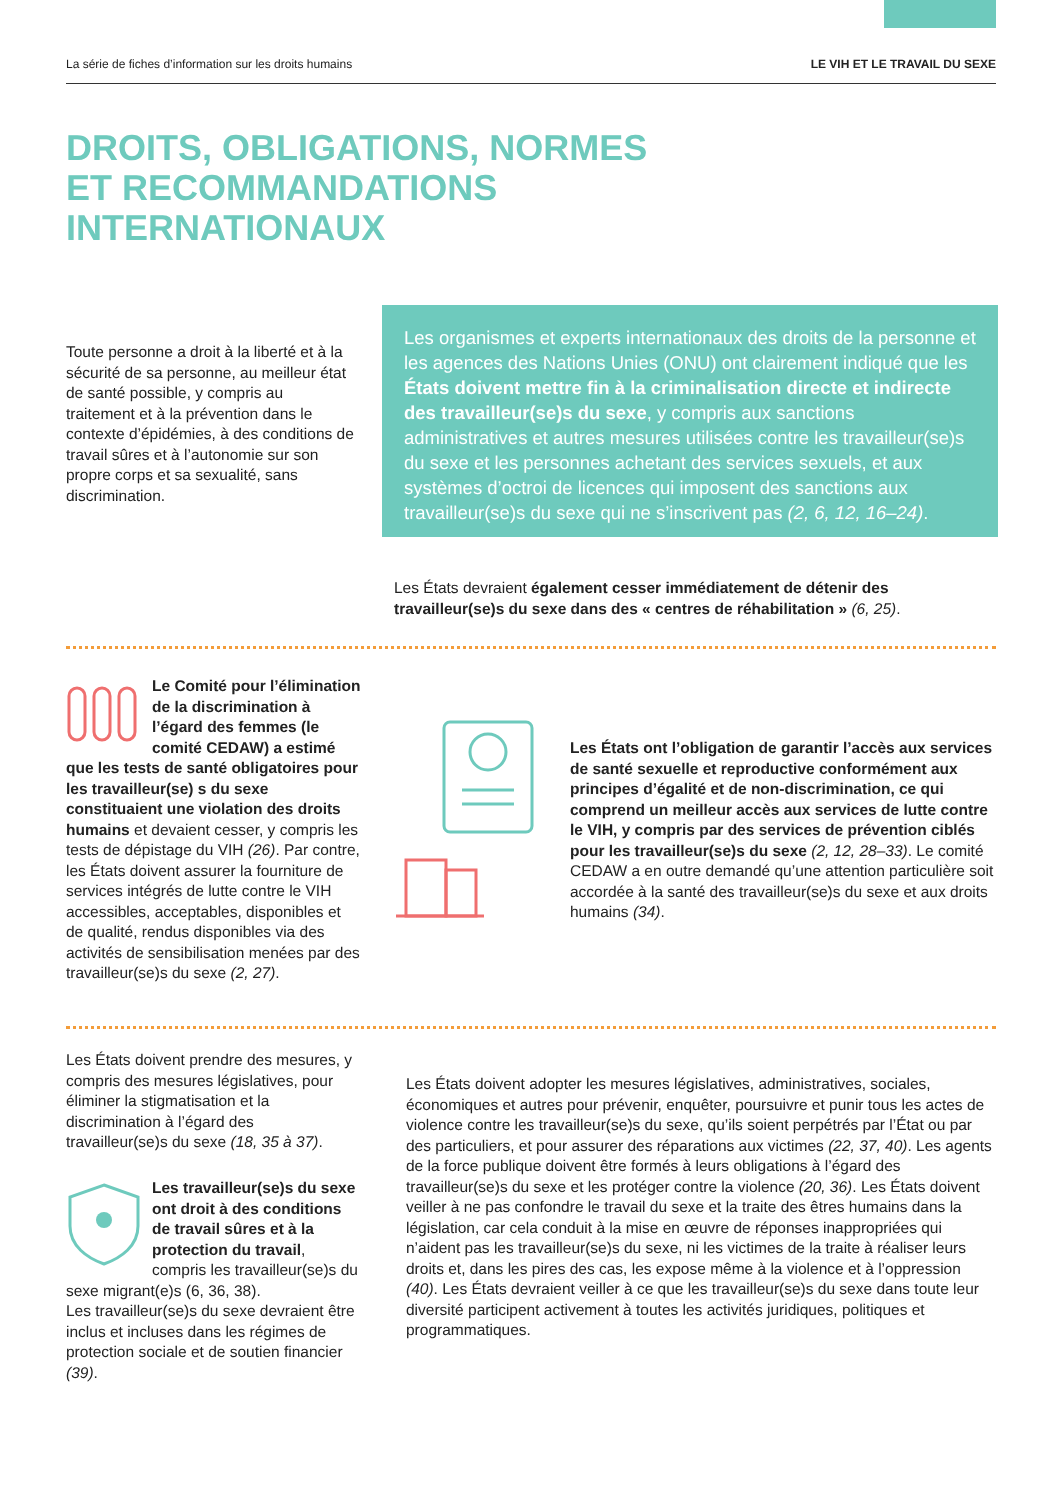La série de fiches d’information sur les droits humains LE VIH ET LE TRAVAIL DU SEXE
DROITS, OBLIGATIONS, NORMES
ET RECOMMANDATIONS
INTERNATIONAUX
Toute personne a droit à la liberté et à la sécurité de sa personne, au meilleur état de santé possible, y compris au traitement et à la prévention dans le contexte d’épidémies, à des conditions de travail sûres et à l’autonomie sur son propre corps et sa sexualité, sans discrimination.
Les organismes et experts internationaux des droits de la personne et les agences des Nations Unies (ONU) ont clairement indiqué que les États doivent mettre fin à la criminalisation directe et indirecte des travailleur(se)s du sexe, y compris aux sanctions administratives et autres mesures utilisées contre les travailleur(se)s du sexe et les personnes achetant des services sexuels, et aux systèmes d’octroi de licences qui imposent des sanctions aux travailleur(se)s du sexe qui ne s’inscrivent pas (2, 6, 12, 16–24).
Les États devraient également cesser immédiatement de détenir des travailleur(se)s du sexe dans des « centres de réhabilitation » (6, 25).
Le Comité pour l’élimination de la discrimination à l’égard des femmes (le comité CEDAW) a estimé que les tests de santé obligatoires pour les travailleur(se) s du sexe constituaient une violation des droits humains et devaient cesser, y compris les tests de dépistage du VIH (26). Par contre, les États doivent assurer la fourniture de services intégrés de lutte contre le VIH accessibles, acceptables, disponibles et de qualité, rendus disponibles via des activités de sensibilisation menées par des travailleur(se)s du sexe (2, 27).
Les États ont l’obligation de garantir l’accès aux services de santé sexuelle et reproductive conformément aux principes d’égalité et de non-discrimination, ce qui comprend un meilleur accès aux services de lutte contre le VIH, y compris par des services de prévention ciblés pour les travailleur(se)s du sexe (2, 12, 28–33). Le comité CEDAW a en outre demandé qu’une attention particulière soit accordée à la santé des travailleur(se)s du sexe et aux droits humains (34).
Les États doivent prendre des mesures, y compris des mesures législatives, pour éliminer la stigmatisation et la discrimination à l’égard des travailleur(se)s du sexe (18, 35 à 37).
Les travailleur(se)s du sexe ont droit à des conditions de travail sûres et à la protection du travail, compris les travailleur(se)s du sexe migrant(e)s (6, 36, 38).
Les travailleur(se)s du sexe devraient être inclus et incluses dans les régimes de protection sociale et de soutien financier (39).
Les États doivent adopter les mesures législatives, administratives, sociales, économiques et autres pour prévenir, enquêter, poursuivre et punir tous les actes de violence contre les travailleur(se)s du sexe, qu’ils soient perpétrés par l’État ou par des particuliers, et pour assurer des réparations aux victimes (22, 37, 40). Les agents de la force publique doivent être formés à leurs obligations à l’égard des travailleur(se)s du sexe et les protéger contre la violence (20, 36). Les États doivent veiller à ne pas confondre le travail du sexe et la traite des êtres humains dans la législation, car cela conduit à la mise en œuvre de réponses inappropriées qui n’aident pas les travailleur(se)s du sexe, ni les victimes de la traite à réaliser leurs droits et, dans les pires des cas, les expose même à la violence et à l’oppression (40). Les États devraient veiller à ce que les travailleur(se)s du sexe dans toute leur diversité participent activement à toutes les activités juridiques, politiques et programmatiques.